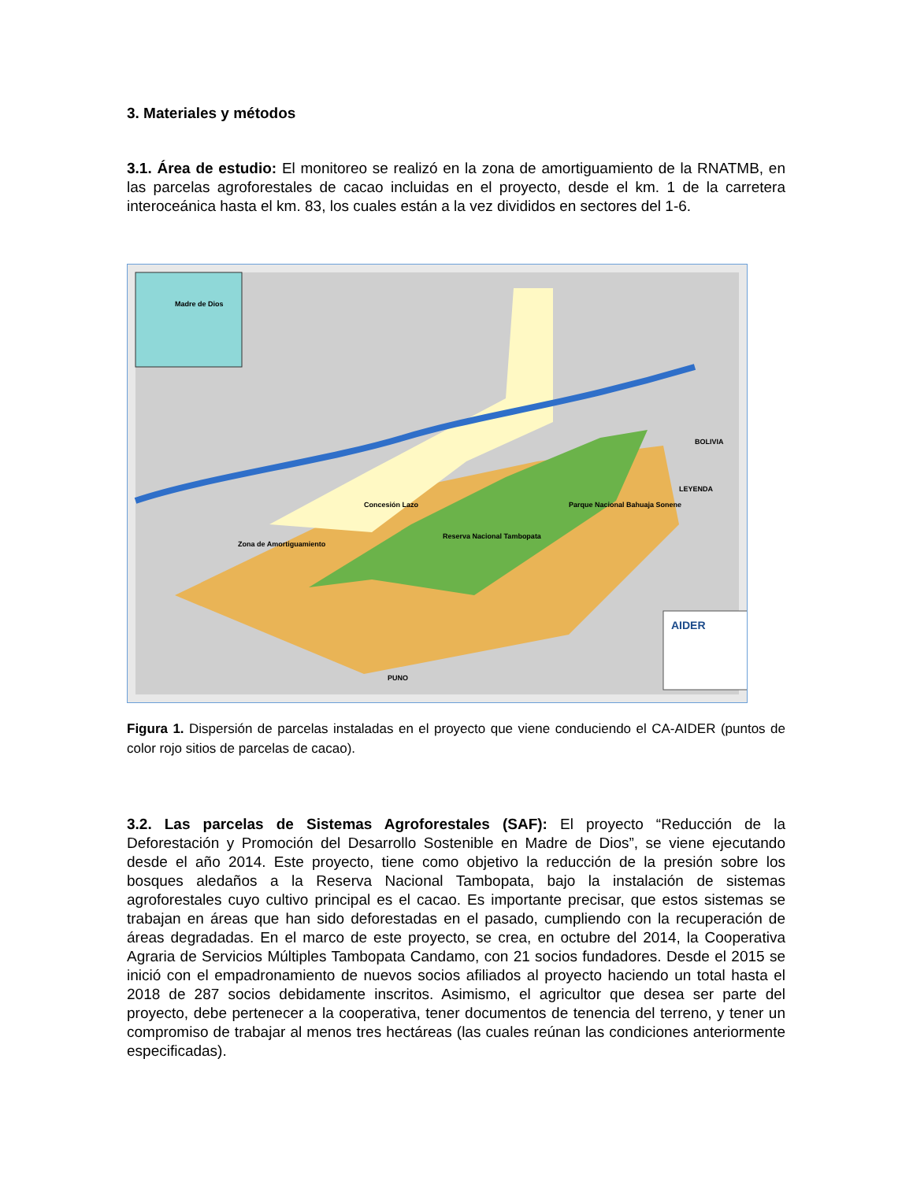3. Materiales y métodos
3.1. Área de estudio: El monitoreo se realizó en la zona de amortiguamiento de la RNATMB, en las parcelas agroforestales de cacao incluidas en el proyecto, desde el km. 1 de la carretera interoceánica hasta el km. 83, los cuales están a la vez divididos en sectores del 1-6.
Concesión Lazo
Reserva Nacional Tambopata
Parque Nacional Bahuaja Sonene
BOLIVIA
PUNO
LEYENDA
Zona de Amortiguamiento
Madre de Dios
AIDER
Figura 1. Dispersión de parcelas instaladas en el proyecto que viene conduciendo el CA-AIDER (puntos de color rojo sitios de parcelas de cacao).
3.2. Las parcelas de Sistemas Agroforestales (SAF): El proyecto “Reducción de la Deforestación y Promoción del Desarrollo Sostenible en Madre de Dios”, se viene ejecutando desde el año 2014. Este proyecto, tiene como objetivo la reducción de la presión sobre los bosques aledaños a la Reserva Nacional Tambopata, bajo la instalación de sistemas agroforestales cuyo cultivo principal es el cacao. Es importante precisar, que estos sistemas se trabajan en áreas que han sido deforestadas en el pasado, cumpliendo con la recuperación de áreas degradadas. En el marco de este proyecto, se crea, en octubre del 2014, la Cooperativa Agraria de Servicios Múltiples Tambopata Candamo, con 21 socios fundadores. Desde el 2015 se inició con el empadronamiento de nuevos socios afiliados al proyecto haciendo un total hasta el 2018 de 287 socios debidamente inscritos. Asimismo, el agricultor que desea ser parte del proyecto, debe pertenecer a la cooperativa, tener documentos de tenencia del terreno, y tener un compromiso de trabajar al menos tres hectáreas (las cuales reúnan las condiciones anteriormente especificadas).